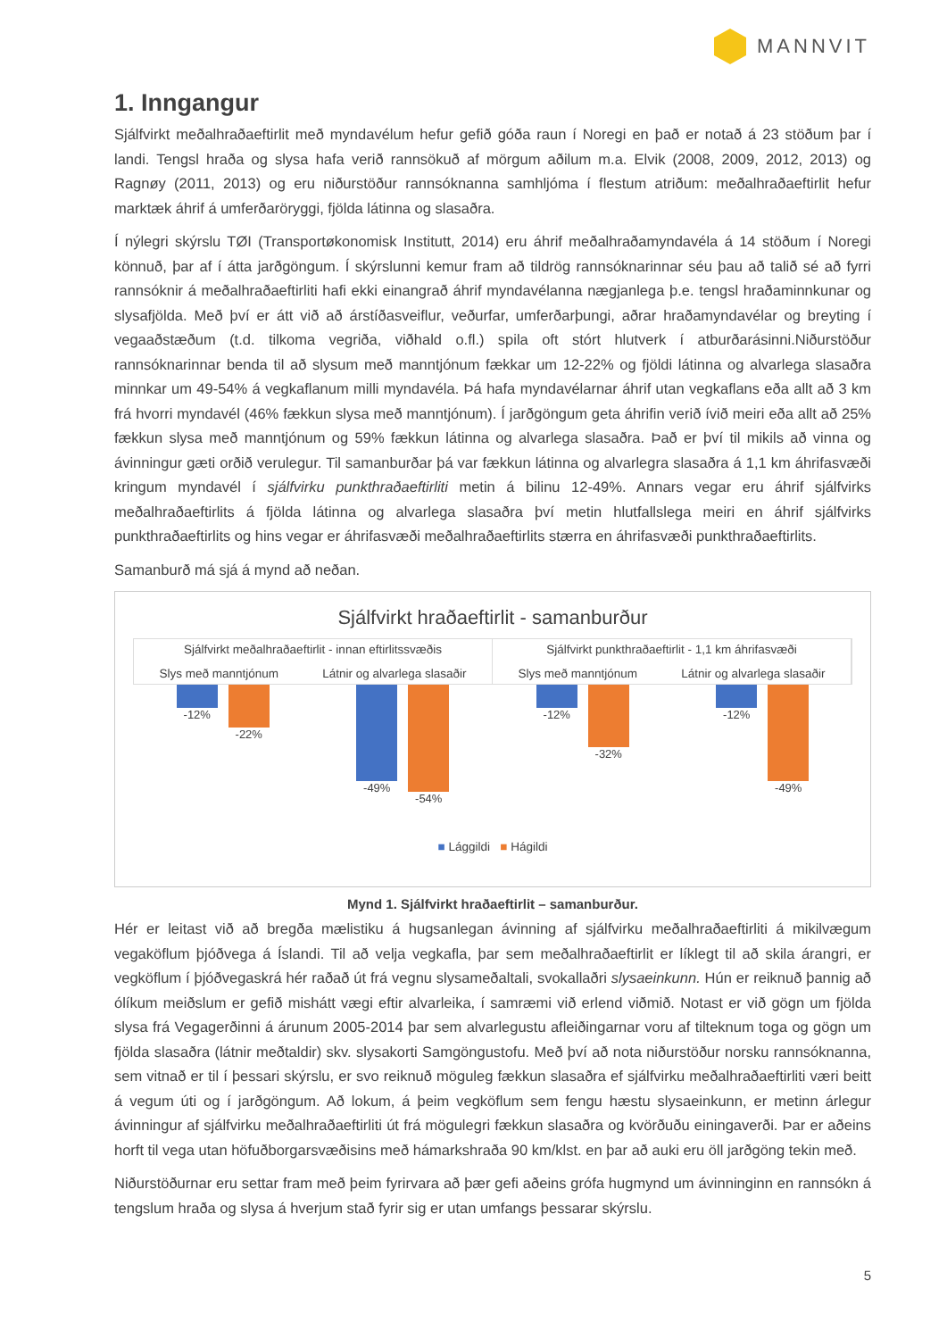MANNVIT
1. Inngangur
Sjálfvirkt meðalhraðaeftirlit með myndavélum hefur gefið góða raun í Noregi en það er notað á 23 stöðum þar í landi. Tengsl hraða og slysa hafa verið rannsökuð af mörgum aðilum m.a. Elvik (2008, 2009, 2012, 2013) og Ragnøy (2011, 2013) og eru niðurstöður rannsóknanna samhljóma í flestum atriðum: meðalhraðaeftirlit hefur marktæk áhrif á umferðaröryggi, fjölda látinna og slasaðra.
Í nýlegri skýrslu TØI (Transportøkonomisk Institutt, 2014) eru áhrif meðalhraðamyndavéla á 14 stöðum í Noregi könnuð, þar af í átta jarðgöngum. Í skýrslunni kemur fram að tildrög rannsóknarinnar séu þau að talið sé að fyrri rannsóknir á meðalhraðaeftirliti hafi ekki einangrað áhrif myndavélanna nægjanlega þ.e. tengsl hraðaminnkunar og slysafjölda. Með því er átt við að árstíðasveiflur, veðurfar, umferðarþungi, aðrar hraðamyndavélar og breyting í vegaaðstæðum (t.d. tilkoma vegriða, viðhald o.fl.) spila oft stórt hlutverk í atburðarásinni.Niðurstöður rannsóknarinnar benda til að slysum með manntjónum fækkar um 12-22% og fjöldi látinna og alvarlega slasaðra minnkar um 49-54% á vegkaflanum milli myndavéla. Þá hafa myndavélarnar áhrif utan vegkaflans eða allt að 3 km frá hvorri myndavél (46% fækkun slysa með manntjónum). Í jarðgöngum geta áhrifin verið ívið meiri eða allt að 25% fækkun slysa með manntjónum og 59% fækkun látinna og alvarlega slasaðra. Það er því til mikils að vinna og ávinningur gæti orðið verulegur. Til samanburðar þá var fækkun látinna og alvarlegra slasaðra á 1,1 km áhrifasvæði kringum myndavél í sjálfvirku punkthraðaeftirliti metin á bilinu 12-49%. Annars vegar eru áhrif sjálfvirks meðalhraðaeftirlits á fjölda látinna og alvarlega slasaðra því metin hlutfallslega meiri en áhrif sjálfvirks punkthraðaeftirlits og hins vegar er áhrifasvæði meðalhraðaeftirlits stærra en áhrifasvæði punkthraðaeftirlits.
Samanburð má sjá á mynd að neðan.
Sjálfvirkt hraðaeftirlit - samanburður
Sjálfvirkt meðalhraðaeftirlit - innan eftirlitssvæðis
Slys með manntjónum Látnir og alvarlega slasaðir
Sjálfvirkt punkthraðaeftirlit - 1,1 km áhrifasvæði
Slys með manntjónum Látnir og alvarlega slasaðir
-12% -22%
-49% -54%
-12% -32%
-12% -49%
■ Lággildi ■ Hágildi
Mynd 1. Sjálfvirkt hraðaeftirlit – samanburður.
Hér er leitast við að bregða mælistiku á hugsanlegan ávinning af sjálfvirku meðalhraðaeftirliti á mikilvægum vegaköflum þjóðvega á Íslandi. Til að velja vegkafla, þar sem meðalhraðaeftirlit er líklegt til að skila árangri, er vegköflum í þjóðvegaskrá hér raðað út frá vegnu slysameðaltali, svokallaðri slysaeinkunn. Hún er reiknuð þannig að ólíkum meiðslum er gefið mishátt vægi eftir alvarleika, í samræmi við erlend viðmið. Notast er við gögn um fjölda slysa frá Vegagerðinni á árunum 2005-2014 þar sem alvarlegustu afleiðingarnar voru af tilteknum toga og gögn um fjölda slasaðra (látnir meðtaldir) skv. slysakorti Samgöngustofu. Með því að nota niðurstöður norsku rannsóknanna, sem vitnað er til í þessari skýrslu, er svo reiknuð möguleg fækkun slasaðra ef sjálfvirku meðalhraðaeftirliti væri beitt á vegum úti og í jarðgöngum. Að lokum, á þeim vegköflum sem fengu hæstu slysaeinkunn, er metinn árlegur ávinningur af sjálfvirku meðalhraðaeftirliti út frá mögulegri fækkun slasaðra og kvörðuðu einingaverði. Þar er aðeins horft til vega utan höfuðborgarsvæðisins með hámarkshraða 90 km/klst. en þar að auki eru öll jarðgöng tekin með.
Niðurstöðurnar eru settar fram með þeim fyrirvara að þær gefi aðeins grófa hugmynd um ávinninginn en rannsókn á tengslum hraða og slysa á hverjum stað fyrir sig er utan umfangs þessarar skýrslu.
5